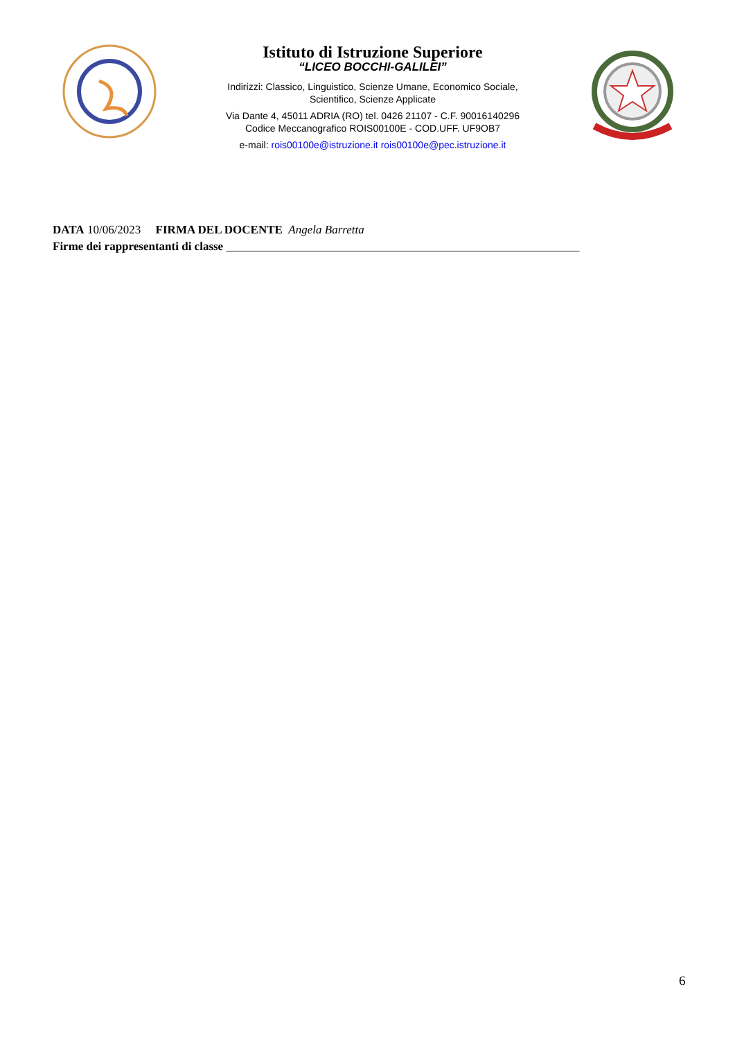Istituto di Istruzione Superiore
“LICEO BOCCHI-GALILEI”
Indirizzi: Classico, Linguistico, Scienze Umane, Economico Sociale,
Scientifico, Scienze Applicate
Via Dante 4, 45011 ADRIA (RO) tel. 0426 21107 - C.F. 90016140296
Codice Meccanografico ROIS00100E - COD.UFF. UF9OB7
e-mail: rois00100e@istruzione.it rois00100e@pec.istruzione.it
DATA 10/06/2023 FIRMA DEL DOCENTE Angela Barretta
Firme dei rappresentanti di classe ____________________________________________________________
6